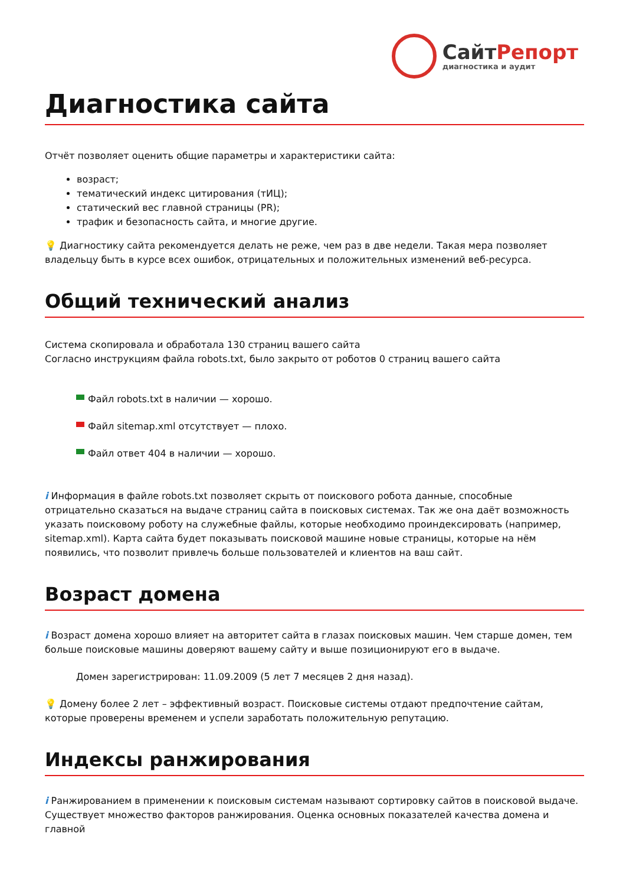СайтРепорт
диагностика и аудит
Диагностика сайта
Отчёт позволяет оценить общие параметры и характеристики сайта:
возраст;
тематический индекс цитирования (тИЦ);
статический вес главной страницы (PR);
трафик и безопасность сайта, и многие другие.
💡 Диагностику сайта рекомендуется делать не реже, чем раз в две недели. Такая мера позволяет владельцу быть в курсе всех ошибок, отрицательных и положительных изменений веб-ресурса.
Общий технический анализ
Система скопировала и обработала 130 страниц вашего сайта
Согласно инструкциям файла robots.txt, было закрыто от роботов 0 страниц вашего сайта
Файл robots.txt в наличии — хорошо.
Файл sitemap.xml отсутствует — плохо.
Файл ответ 404 в наличии — хорошо.
i Информация в файле robots.txt позволяет скрыть от поискового робота данные, способные отрицательно сказаться на выдаче страниц сайта в поисковых системах. Так же она даёт возможность указать поисковому роботу на служебные файлы, которые необходимо проиндексировать (например, sitemap.xml). Карта сайта будет показывать поисковой машине новые страницы, которые на нём появились, что позволит привлечь больше пользователей и клиентов на ваш сайт.
Возраст домена
i Возраст домена хорошо влияет на авторитет сайта в глазах поисковых машин. Чем старше домен, тем больше поисковые машины доверяют вашему сайту и выше позиционируют его в выдаче.
Домен зарегистрирован: 11.09.2009 (5 лет 7 месяцев 2 дня назад).
💡 Домену более 2 лет – эффективный возраст. Поисковые системы отдают предпочтение сайтам, которые проверены временем и успели заработать положительную репутацию.
Индексы ранжирования
i Ранжированием в применении к поисковым системам называют сортировку сайтов в поисковой выдаче. Существует множество факторов ранжирования. Оценка основных показателей качества домена и главной